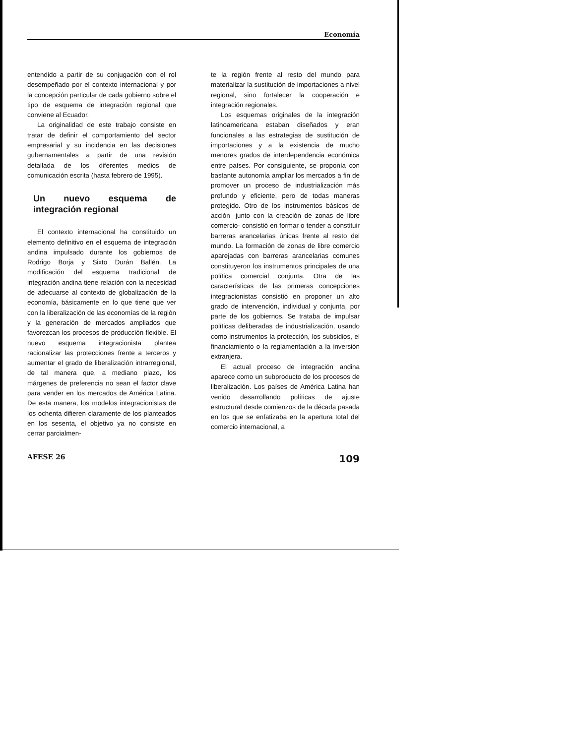Economía
entendido a partir de su conjugación con el rol desempeñado por el contexto internacional y por la concepción particular de cada gobierno sobre el tipo de esquema de integración regional que conviene al Ecuador.
La originalidad de este trabajo consiste en tratar de definir el comportamiento del sector empresarial y su incidencia en las decisiones gubernamentales a partir de una revisión detallada de los diferentes medios de comunicación escrita (hasta febrero de 1995).
Un nuevo esquema de integración regional
El contexto internacional ha constituido un elemento definitivo en el esquema de integración andina impulsado durante los gobiernos de Rodrigo Borja y Sixto Durán Ballén. La modificación del esquema tradicional de integración andina tiene relación con la necesidad de adecuarse al contexto de globalización de la economía, básicamente en lo que tiene que ver con la liberalización de las economías de la región y la generación de mercados ampliados que favorezcan los procesos de producción flexible. El nuevo esquema integracionista plantea racionalizar las protecciones frente a terceros y aumentar el grado de liberalización intrarregional, de tal manera que, a mediano plazo, los márgenes de preferencia no sean el factor clave para vender en los mercados de América Latina. De esta manera, los modelos integracionistas de los ochenta difieren claramente de los planteados en los sesenta, el objetivo ya no consiste en cerrar parcialmen-
te la región frente al resto del mundo para materializar la sustitución de importaciones a nivel regional, sino fortalecer la cooperación e integración regionales.
Los esquemas originales de la integración latinoamericana estaban diseñados y eran funcionales a las estrategias de sustitución de importaciones y a la existencia de mucho menores grados de interdependencia económica entre países. Por consiguiente, se proponía con bastante autonomía ampliar los mercados a fin de promover un proceso de industrialización más profundo y eficiente, pero de todas maneras protegido. Otro de los instrumentos básicos de acción -junto con la creación de zonas de libre comercio- consistió en formar o tender a constituir barreras arancelarias únicas frente al resto del mundo. La formación de zonas de libre comercio aparejadas con barreras arancelarias comunes constituyeron los instrumentos principales de una política comercial conjunta. Otra de las características de las primeras concepciones integracionistas consistió en proponer un alto grado de intervención, individual y conjunta, por parte de los gobiernos. Se trataba de impulsar políticas deliberadas de industrialización, usando como instrumentos la protección, los subsidios, el financiamiento o la reglamentación a la inversión extranjera.
El actual proceso de integración andina aparece como un subproducto de los procesos de liberalización. Los países de América Latina han venido desarrollando políticas de ajuste estructural desde comienzos de la década pasada en los que se enfatizaba en la apertura total del comercio internacional, a
AFESE 26 109